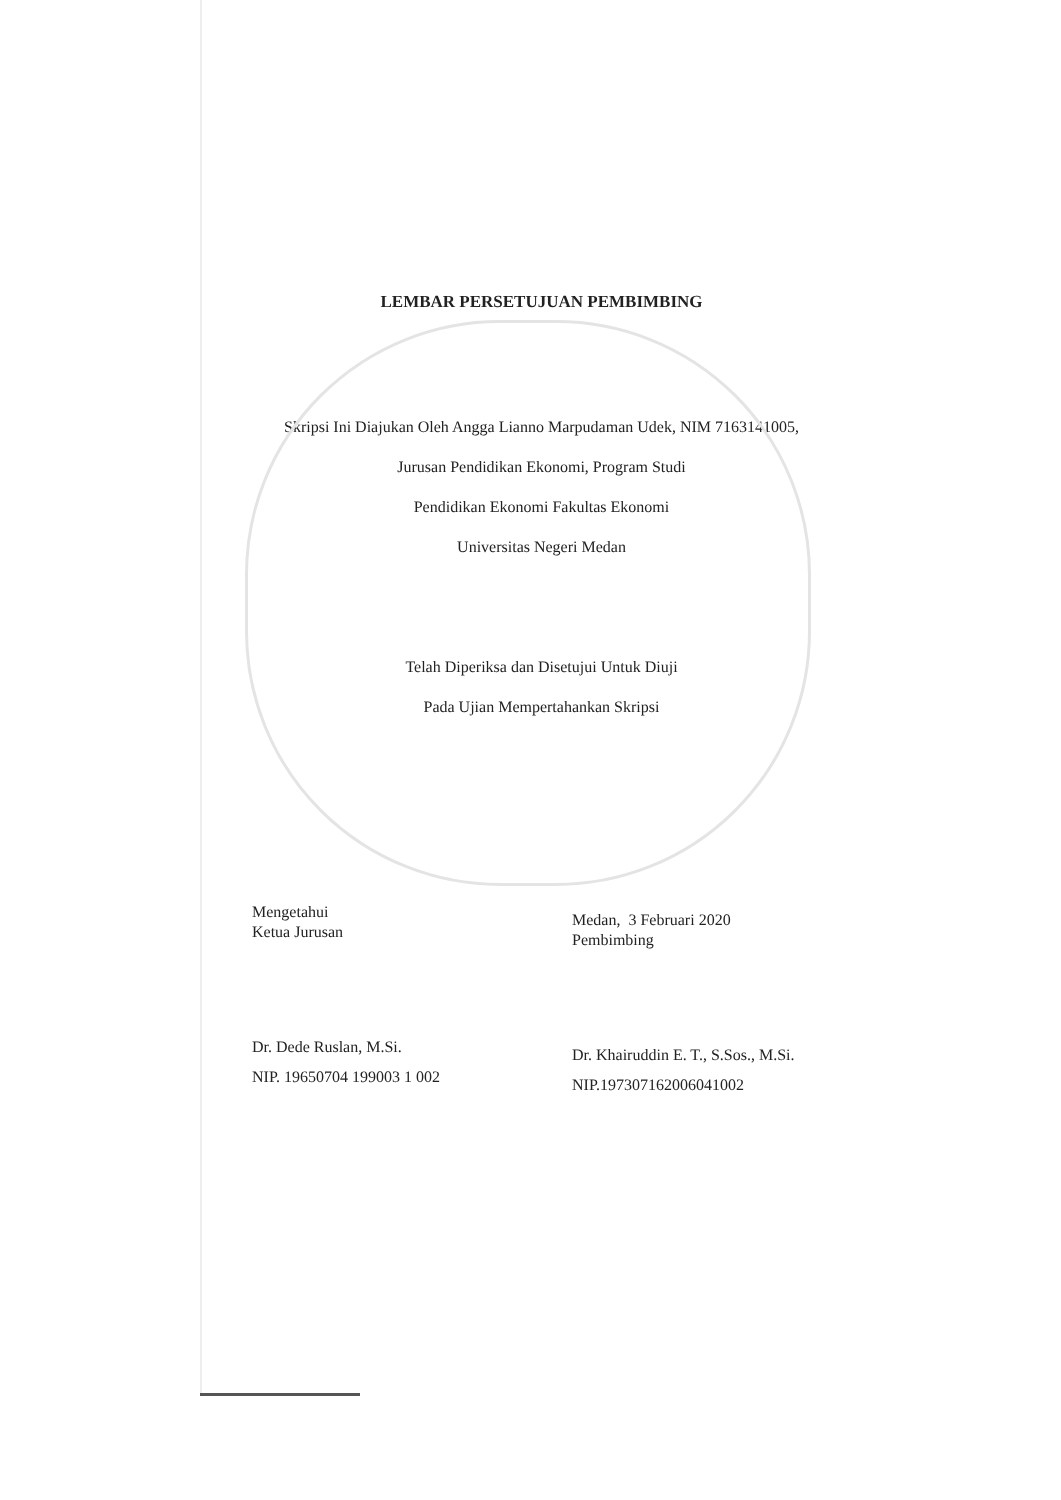LEMBAR PERSETUJUAN PEMBIMBING
Skripsi Ini Diajukan Oleh Angga Lianno Marpudaman Udek, NIM 7163141005,
Jurusan Pendidikan Ekonomi, Program Studi
Pendidikan Ekonomi Fakultas Ekonomi
Universitas Negeri Medan
Telah Diperiksa dan Disetujui Untuk Diuji
Pada Ujian Mempertahankan Skripsi
Mengetahui
Ketua Jurusan
Dr. Dede Ruslan, M.Si.
NIP. 19650704 199003 1 002
Medan, 3 Februari 2020
Pembimbing
Dr. Khairuddin E. T., S.Sos., M.Si.
NIP.197307162006041002